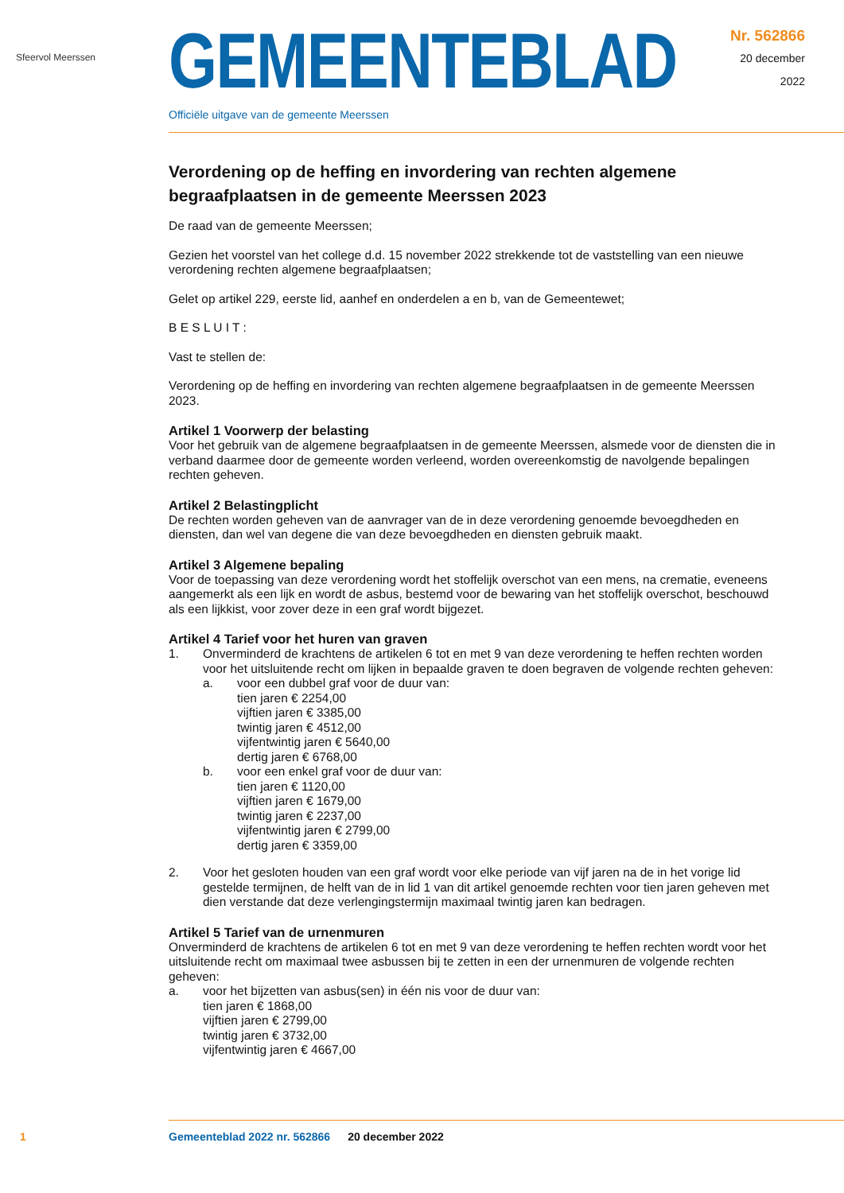Sfeervol Meerssen
GEMEENTEBLAD
Officiële uitgave van de gemeente Meerssen
Nr. 562866
20 december
2022
Verordening op de heffing en invordering van rechten algemene begraafplaatsen in de gemeente Meerssen 2023
De raad van de gemeente Meerssen;
Gezien het voorstel van het college d.d. 15 november 2022 strekkende tot de vaststelling van een nieuwe verordening rechten algemene begraafplaatsen;
Gelet op artikel 229, eerste lid, aanhef en onderdelen a en b, van de Gemeentewet;
B E S L U I T :
Vast te stellen de:
Verordening op de heffing en invordering van rechten algemene begraafplaatsen in de gemeente Meerssen 2023.
Artikel 1 Voorwerp der belasting
Voor het gebruik van de algemene begraafplaatsen in de gemeente Meerssen, alsmede voor de diensten die in verband daarmee door de gemeente worden verleend, worden overeenkomstig de navolgende bepalingen rechten geheven.
Artikel 2 Belastingplicht
De rechten worden geheven van de aanvrager van de in deze verordening genoemde bevoegdheden en diensten, dan wel van degene die van deze bevoegdheden en diensten gebruik maakt.
Artikel 3 Algemene bepaling
Voor de toepassing van deze verordening wordt het stoffelijk overschot van een mens, na crematie, eveneens aangemerkt als een lijk en wordt de asbus, bestemd voor de bewaring van het stoffelijk overschot, beschouwd als een lijkkist, voor zover deze in een graf wordt bijgezet.
Artikel 4 Tarief voor het huren van graven
1. Onverminderd de krachtens de artikelen 6 tot en met 9 van deze verordening te heffen rechten worden voor het uitsluitende recht om lijken in bepaalde graven te doen begraven de volgende rechten geheven:
a. voor een dubbel graf voor de duur van:
tien jaren € 2254,00
vijftien jaren € 3385,00
twintig jaren € 4512,00
vijfentwintig jaren € 5640,00
dertig jaren € 6768,00
b. voor een enkel graf voor de duur van:
tien jaren € 1120,00
vijftien jaren € 1679,00
twintig jaren € 2237,00
vijfentwintig jaren € 2799,00
dertig jaren € 3359,00
2. Voor het gesloten houden van een graf wordt voor elke periode van vijf jaren na de in het vorige lid gestelde termijnen, de helft van de in lid 1 van dit artikel genoemde rechten voor tien jaren geheven met dien verstande dat deze verlengingstermijn maximaal twintig jaren kan bedragen.
Artikel 5 Tarief van de urnenmuren
Onverminderd de krachtens de artikelen 6 tot en met 9 van deze verordening te heffen rechten wordt voor het uitsluitende recht om maximaal twee asbussen bij te zetten in een der urnenmuren de volgende rechten geheven:
a. voor het bijzetten van asbus(sen) in één nis voor de duur van:
tien jaren € 1868,00
vijftien jaren € 2799,00
twintig jaren € 3732,00
vijfentwintig jaren € 4667,00
1 Gemeenteblad 2022 nr. 562866 20 december 2022